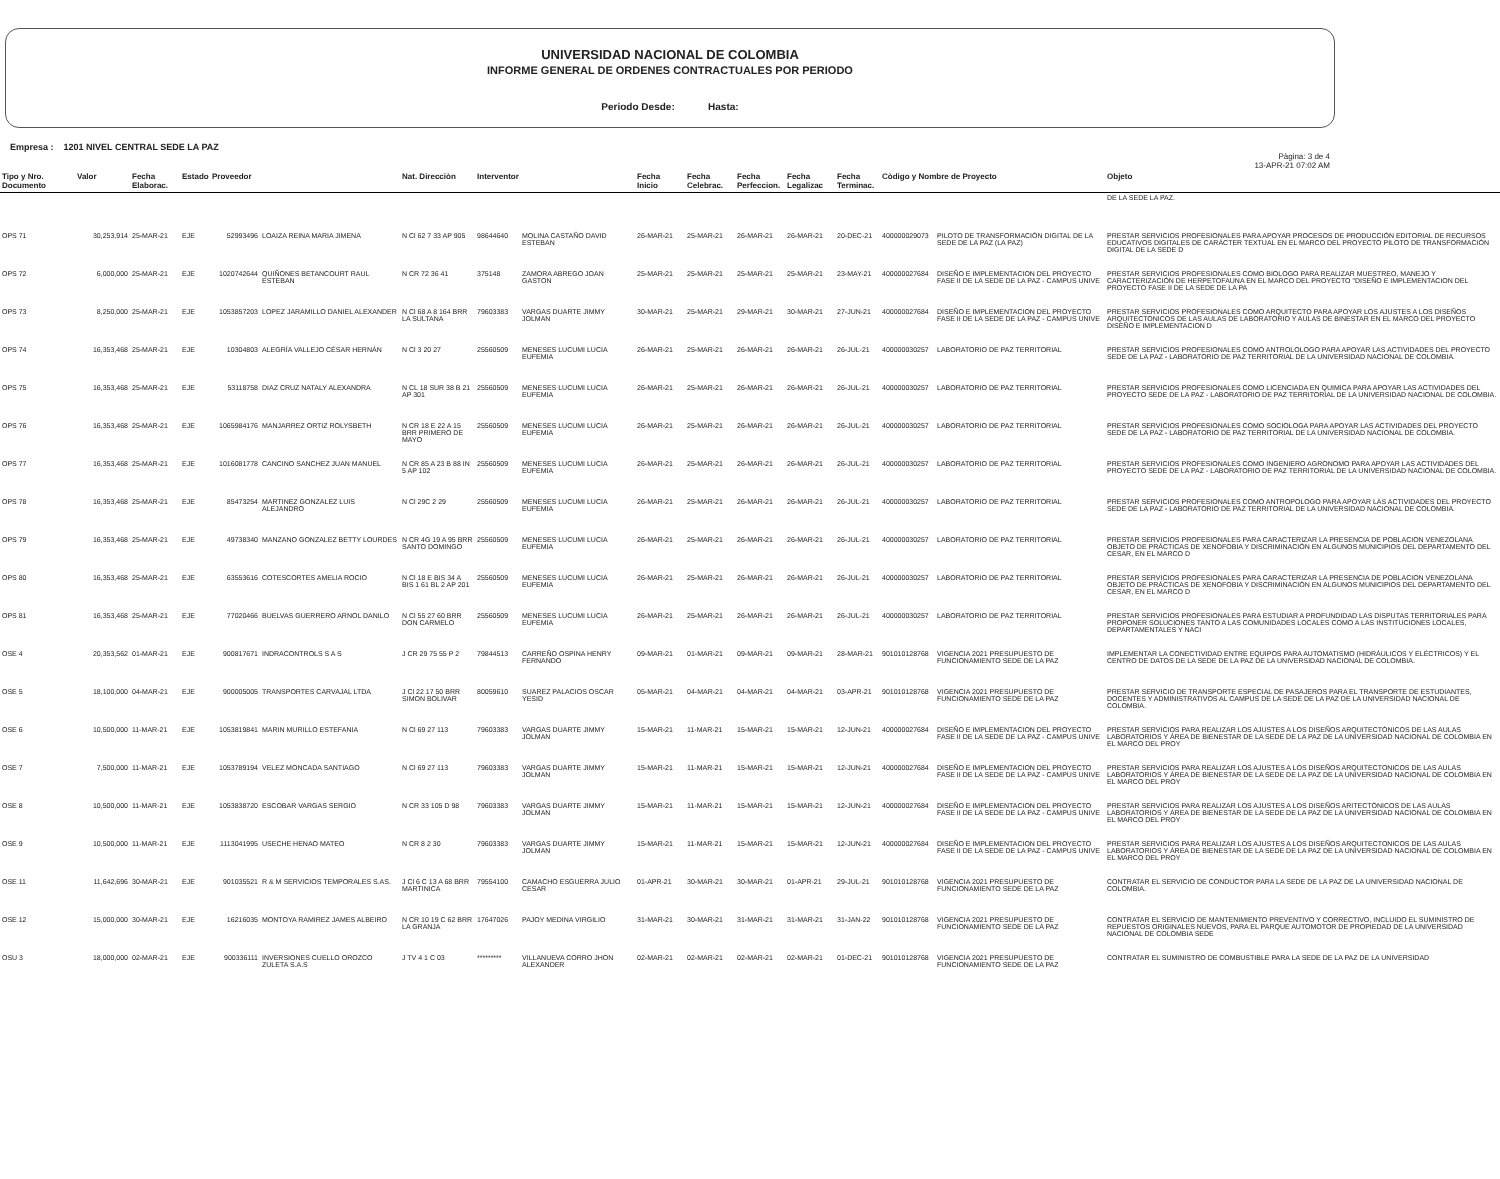UNIVERSIDAD NACIONAL DE COLOMBIA
INFORME GENERAL DE ORDENES CONTRACTUALES POR PERIODO
Periodo Desde: Hasta:
Empresa : 1201 NIVEL CENTRAL SEDE LA PAZ
Pàgina: 3 de 4
13-APR-21 07:02 AM
| Tipo y Nro. Documento | Valor | Fecha Elaborac. | Estado | Proveedor | | Nat. Direcciòn | Interventor | | Fecha Inicio | Fecha Celebrac. | Fecha Perfeccion. | Fecha Legalizac | Fecha Terminac. | Còdigo y Nombre de Proyecto | | Objeto |
| --- | --- | --- | --- | --- | --- | --- | --- | --- | --- | --- | --- | --- | --- | --- | --- | --- |
| | | | | | | | | | | | | | | | | DE LA SEDE LA PAZ. |
| OPS 71 | 30,253,914 | 25-MAR-21 | EJE | 52993496 | LOAIZA REINA MARIA JIMENA | N Cl 62 7 33 AP 905 | 98644640 | MOLINA CASTAÑO DAVID ESTEBAN | 26-MAR-21 | 25-MAR-21 | 26-MAR-21 | 26-MAR-21 | 20-DEC-21 | 400000029073 | PILOTO DE TRANSFORMACIÓN DIGITAL DE LA SEDE DE LA PAZ (LA PAZ) | PRESTAR SERVICIOS PROFESIONALES PARA APOYAR PROCESOS DE PRODUCCIÓN EDITORIAL DE RECURSOS EDUCATIVOS DIGITALES DE CARÁCTER TEXTUAL EN EL MARCO DEL PROYECTO PILOTO DE TRANSFORMACIÓN DIGITAL DE LA SEDE D |
| OPS 72 | 6,000,000 | 25-MAR-21 | EJE | 1020742644 | QUIÑONES BETANCOURT RAUL ESTEBAN | N CR 72 36 41 | 375148 | ZAMORA ABREGO JOAN GASTON | 25-MAR-21 | 25-MAR-21 | 25-MAR-21 | 25-MAR-21 | 23-MAY-21 | 400000027684 | DISEÑO E IMPLEMENTACION DEL PROYECTO FASE II DE LA SEDE DE LA PAZ - CAMPUS UNIVE | PRESTAR SERVICIOS PROFESIONALES COMO BIOLOGO PARA REALIZAR MUESTREO, MANEJO Y CARACTERIZACIÓN DE HERPETOFAUNA EN EL MARCO DEL PROYECTO "DISEÑO E IMPLEMENTACION DEL PROYECTO FASE II DE LA SEDE DE LA PA |
| OPS 73 | 8,250,000 | 25-MAR-21 | EJE | 1053857203 | LOPEZ JARAMILLO DANIEL ALEXANDER | N Cl 68 A 8 164 BRR LA SULTANA | 79603383 | VARGAS DUARTE JIMMY JOLMAN | 30-MAR-21 | 25-MAR-21 | 29-MAR-21 | 30-MAR-21 | 27-JUN-21 | 400000027684 | DISEÑO E IMPLEMENTACION DEL PROYECTO FASE II DE LA SEDE DE LA PAZ - CAMPUS UNIVE | PRESTAR SERVICIOS PROFESIONALES COMO ARQUITECTO PARA APOYAR LOS AJUSTES A LOS DISEÑOS ARQUITECTONICOS DE LAS AULAS DE LABORATORIO Y AULAS DE BINESTAR EN EL MARCO DEL PROYECTO DISEÑO E IMPLEMENTACION D |
| OPS 74 | 16,353,468 | 25-MAR-21 | EJE | 10304803 | ALEGRÍA VALLEJO CÉSAR HERNÁN | N Cl 3 20 27 | 25560509 | MENESES LUCUMI LUCIA EUFEMIA | 26-MAR-21 | 25-MAR-21 | 26-MAR-21 | 26-MAR-21 | 26-JUL-21 | 400000030257 | LABORATORIO DE PAZ TERRITORIAL | PRESTAR SERVICIOS PROFESIONALES COMO ANTROLOLOGO PARA APOYAR LAS ACTIVIDADES DEL PROYECTO SEDE DE LA PAZ - LABORATORIO DE PAZ TERRITORIAL DE LA UNIVERSIDAD NACIONAL DE COLOMBIA. |
| OPS 75 | 16,353,468 | 25-MAR-21 | EJE | 53118758 | DIAZ CRUZ NATALY ALEXANDRA | N CL 18 SUR 38 B 21 AP 301 | 25560509 | MENESES LUCUMI LUCIA EUFEMIA | 26-MAR-21 | 25-MAR-21 | 26-MAR-21 | 26-MAR-21 | 26-JUL-21 | 400000030257 | LABORATORIO DE PAZ TERRITORIAL | PRESTAR SERVICIOS PROFESIONALES COMO LICENCIADA EN QUIMICA PARA APOYAR LAS ACTIVIDADES DEL PROYECTO SEDE DE LA PAZ - LABORATORIO DE PAZ TERRITORIAL DE LA UNIVERSIDAD NACIONAL DE COLOMBIA. |
| OPS 76 | 16,353,468 | 25-MAR-21 | EJE | 1065984176 | MANJARREZ ORTIZ ROLYSBETH | N CR 18 E 22 A 15 BRR PRIMERO DE MAYO | 25560509 | MENESES LUCUMI LUCIA EUFEMIA | 26-MAR-21 | 25-MAR-21 | 26-MAR-21 | 26-MAR-21 | 26-JUL-21 | 400000030257 | LABORATORIO DE PAZ TERRITORIAL | PRESTAR SERVICIOS PROFESIONALES COMO SOCIOLOGA PARA APOYAR LAS ACTIVIDADES DEL PROYECTO SEDE DE LA PAZ - LABORATORIO DE PAZ TERRITORIAL DE LA UNIVERSIDAD NACIONAL DE COLOMBIA. |
| OPS 77 | 16,353,468 | 25-MAR-21 | EJE | 1016081778 | CANCINO SANCHEZ JUAN MANUEL | N CR 85 A 23 B 88 IN 5 AP 102 | 25560509 | MENESES LUCUMI LUCIA EUFEMIA | 26-MAR-21 | 25-MAR-21 | 26-MAR-21 | 26-MAR-21 | 26-JUL-21 | 400000030257 | LABORATORIO DE PAZ TERRITORIAL | PRESTAR SERVICIOS PROFESIONALES COMO INGENIERO AGRONOMO PARA APOYAR LAS ACTIVIDADES DEL PROYECTO SEDE DE LA PAZ - LABORATORIO DE PAZ TERRITORIAL DE LA UNIVERSIDAD NACIONAL DE COLOMBIA. |
| OPS 78 | 16,353,468 | 25-MAR-21 | EJE | 85473254 | MARTINEZ GONZALEZ LUIS ALEJANDRO | N Cl 29C 2 29 | 25560509 | MENESES LUCUMI LUCIA EUFEMIA | 26-MAR-21 | 25-MAR-21 | 26-MAR-21 | 26-MAR-21 | 26-JUL-21 | 400000030257 | LABORATORIO DE PAZ TERRITORIAL | PRESTAR SERVICIOS PROFESIONALES COMO ANTROPOLOGO PARA APOYAR LAS ACTIVIDADES DEL PROYECTO SEDE DE LA PAZ - LABORATORIO DE PAZ TERRITORIAL DE LA UNIVERSIDAD NACIONAL DE COLOMBIA. |
| OPS 79 | 16,353,468 | 25-MAR-21 | EJE | 49738340 | MANZANO GONZALEZ BETTY LOURDES | N CR 4G 19 A 95 BRR SANTO DOMINGO | 25560509 | MENESES LUCUMI LUCIA EUFEMIA | 26-MAR-21 | 25-MAR-21 | 26-MAR-21 | 26-MAR-21 | 26-JUL-21 | 400000030257 | LABORATORIO DE PAZ TERRITORIAL | PRESTAR SERVICIOS PROFESIONALES PARA CARACTERIZAR LA PRESENCIA DE POBLACION VENEZOLANA OBJETO DE PRÁCTICAS DE XENOFOBIA Y DISCRIMINACIÓN EN ALGUNOS MUNICIPIOS DEL DEPARTAMENTO DEL CESAR, EN EL MARCO D |
| OPS 80 | 16,353,468 | 25-MAR-21 | EJE | 63553616 | COTESCORTES AMELIA ROCIO | N Cl 18 E BIS 34 A BIS 1 61 BL 2 AP 201 | 25560509 | MENESES LUCUMI LUCIA EUFEMIA | 26-MAR-21 | 25-MAR-21 | 26-MAR-21 | 26-MAR-21 | 26-JUL-21 | 400000030257 | LABORATORIO DE PAZ TERRITORIAL | PRESTAR SERVICIOS PROFESIONALES PARA CARACTERIZAR LA PRESENCIA DE POBLACION VENEZOLANA OBJETO DE PRÁCTICAS DE XENOFOBIA Y DISCRIMINACIÓN EN ALGUNOS MUNICIPIOS DEL DEPARTAMENTO DEL CESAR, EN EL MARCO D |
| OPS 81 | 16,353,468 | 25-MAR-21 | EJE | 77020466 | BUELVAS GUERRERO ARNOL DANILO | N Cl 55 27 60 BRR DON CARMELO | 25560509 | MENESES LUCUMI LUCIA EUFEMIA | 26-MAR-21 | 25-MAR-21 | 26-MAR-21 | 26-MAR-21 | 26-JUL-21 | 400000030257 | LABORATORIO DE PAZ TERRITORIAL | PRESTAR SERVICIOS PROFESIONALES PARA ESTUDIAR A PROFUNDIDAD LAS DISPUTAS TERRITORIALES PARA PROPONER SOLUCIONES TANTO A LAS COMUNIDADES LOCALES COMO A LAS INSTITUCIONES LOCALES, DEPARTAMENTALES Y NACI |
| OSE 4 | 20,353,562 | 01-MAR-21 | EJE | 900817671 | INDRACONTROLS S A S | J CR 29 75 55 P 2 | 79844513 | CARREÑO OSPINA HENRY FERNANDO | 09-MAR-21 | 01-MAR-21 | 09-MAR-21 | 09-MAR-21 | 28-MAR-21 | 901010128768 | VIGENCIA 2021 PRESUPUESTO DE FUNCIONAMIENTO SEDE DE LA PAZ | IMPLEMENTAR LA CONECTIVIDAD ENTRE EQUIPOS PARA AUTOMATISMO (HIDRÁULICOS Y ELÉCTRICOS) Y EL CENTRO DE DATOS DE LA SEDE DE LA PAZ DE LA UNIVERSIDAD NACIONAL DE COLOMBIA. |
| OSE 5 | 18,100,000 | 04-MAR-21 | EJE | 900005005 | TRANSPORTES CARVAJAL LTDA | J Cl 22 17 50 BRR SIMON BOLIVAR | 80059610 | SUAREZ PALACIOS OSCAR YESID | 05-MAR-21 | 04-MAR-21 | 04-MAR-21 | 04-MAR-21 | 03-APR-21 | 901010128768 | VIGENCIA 2021 PRESUPUESTO DE FUNCIONAMIENTO SEDE DE LA PAZ | PRESTAR SERVICIO DE TRANSPORTE ESPECIAL DE PASAJEROS PARA EL TRANSPORTE DE ESTUDIANTES, DOCENTES Y ADMINISTRATIVOS AL CAMPUS DE LA SEDE DE LA PAZ DE LA UNIVERSIDAD NACIONAL DE COLOMBIA. |
| OSE 6 | 10,500,000 | 11-MAR-21 | EJE | 1053819841 | MARIN MURILLO ESTEFANIA | N Cl 69 27 113 | 79603383 | VARGAS DUARTE JIMMY JOLMAN | 15-MAR-21 | 11-MAR-21 | 15-MAR-21 | 15-MAR-21 | 12-JUN-21 | 400000027684 | DISEÑO E IMPLEMENTACION DEL PROYECTO FASE II DE LA SEDE DE LA PAZ - CAMPUS UNIVE | PRESTAR SERVICIOS PARA REALIZAR LOS AJUSTES A LOS DISEÑOS ARQUITECTÓNICOS DE LAS AULAS LABORATORIOS Y ÁREA DE BIENESTAR DE LA SEDE DE LA PAZ DE LA UNIVERSIDAD NACIONAL DE COLOMBIA EN EL MARCO DEL PROY |
| OSE 7 | 7,500,000 | 11-MAR-21 | EJE | 1053789194 | VELEZ MONCADA SANTIAGO | N Cl 69 27 113 | 79603383 | VARGAS DUARTE JIMMY JOLMAN | 15-MAR-21 | 11-MAR-21 | 15-MAR-21 | 15-MAR-21 | 12-JUN-21 | 400000027684 | DISEÑO E IMPLEMENTACION DEL PROYECTO FASE II DE LA SEDE DE LA PAZ - CAMPUS UNIVE | PRESTAR SERVICIOS PARA REALIZAR LOS AJUSTES A LOS DISEÑOS ARQUITECTONICOS DE LAS AULAS LABORATORIOS Y ÁREA DE BIENESTAR DE LA SEDE DE LA PAZ DE LA UNIVERSIDAD NACIONAL DE COLOMBIA EN EL MARCO DEL PROY |
| OSE 8 | 10,500,000 | 11-MAR-21 | EJE | 1053838720 | ESCOBAR VARGAS SERGIO | N CR 33 105 D 98 | 79603383 | VARGAS DUARTE JIMMY JOLMAN | 15-MAR-21 | 11-MAR-21 | 15-MAR-21 | 15-MAR-21 | 12-JUN-21 | 400000027684 | DISEÑO E IMPLEMENTACION DEL PROYECTO FASE II DE LA SEDE DE LA PAZ - CAMPUS UNIVE | PRESTAR SERVICIOS PARA REALIZAR LOS AJUSTES A LOS DISEÑOS ARITECTÓNICOS DE LAS AULAS LABORATORIOS Y ÁREA DE BIENESTAR DE LA SEDE DE LA PAZ DE LA UNIVERSIDAD NACIONAL DE COLOMBIA EN EL MARCO DEL PROY |
| OSE 9 | 10,500,000 | 11-MAR-21 | EJE | 1113041995 | USECHE HENAO MATEO | N CR 8 2 30 | 79603383 | VARGAS DUARTE JIMMY JOLMAN | 15-MAR-21 | 11-MAR-21 | 15-MAR-21 | 15-MAR-21 | 12-JUN-21 | 400000027684 | DISEÑO E IMPLEMENTACION DEL PROYECTO FASE II DE LA SEDE DE LA PAZ - CAMPUS UNIVE | PRESTAR SERVICIOS PARA REALIZAR LOS AJUSTES A LOS DISEÑOS ARQUITECTONICOS DE LAS AULAS LABORATORIOS Y ÁREA DE BIENESTAR DE LA SEDE DE LA PAZ DE LA UNIVERSIDAD NACIONAL DE COLOMBIA EN EL MARCO DEL PROY |
| OSE 11 | 11,642,696 | 30-MAR-21 | EJE | 901035521 | R & M SERVICIOS TEMPORALES S.AS. | J Cl 6 C 13 A 68 BRR MARTINICA | 79554100 | CAMACHO ESGUERRA JULIO CESAR | 01-APR-21 | 30-MAR-21 | 30-MAR-21 | 01-APR-21 | 29-JUL-21 | 901010128768 | VIGENCIA 2021 PRESUPUESTO DE FUNCIONAMIENTO SEDE DE LA PAZ | CONTRATAR EL SERVICIO DE CONDUCTOR PARA LA SEDE DE LA PAZ DE LA UNIVERSIDAD NACIONAL DE COLOMBIA. |
| OSE 12 | 15,000,000 | 30-MAR-21 | EJE | 16216035 | MONTOYA RAMIREZ JAMES ALBEIRO | N CR 10 19 C 62 BRR LA GRANJA | 17647026 | PAJOY MEDINA VIRGILIO | 31-MAR-21 | 30-MAR-21 | 31-MAR-21 | 31-MAR-21 | 31-JAN-22 | 901010128768 | VIGENCIA 2021 PRESUPUESTO DE FUNCIONAMIENTO SEDE DE LA PAZ | CONTRATAR EL SERVICIO DE MANTENIMIENTO PREVENTIVO Y CORRECTIVO, INCLUIDO EL SUMINISTRO DE REPUESTOS ORIGINALES NUEVOS, PARA EL PARQUE AUTOMOTOR DE PROPIEDAD DE LA UNIVERSIDAD NACIONAL DE COLOMBIA SEDE |
| OSU 3 | 18,000,000 | 02-MAR-21 | EJE | 900336111 | INVERSIONES CUELLO OROZCO ZULETA S.A.S | J TV 4 1 C 03 | ********* | VILLANUEVA CORRO JHON ALEXANDER | 02-MAR-21 | 02-MAR-21 | 02-MAR-21 | 02-MAR-21 | 01-DEC-21 | 901010128768 | VIGENCIA 2021 PRESUPUESTO DE FUNCIONAMIENTO SEDE DE LA PAZ | CONTRATAR EL SUMINISTRO DE COMBUSTIBLE PARA LA SEDE DE LA PAZ DE LA UNIVERSIDAD |